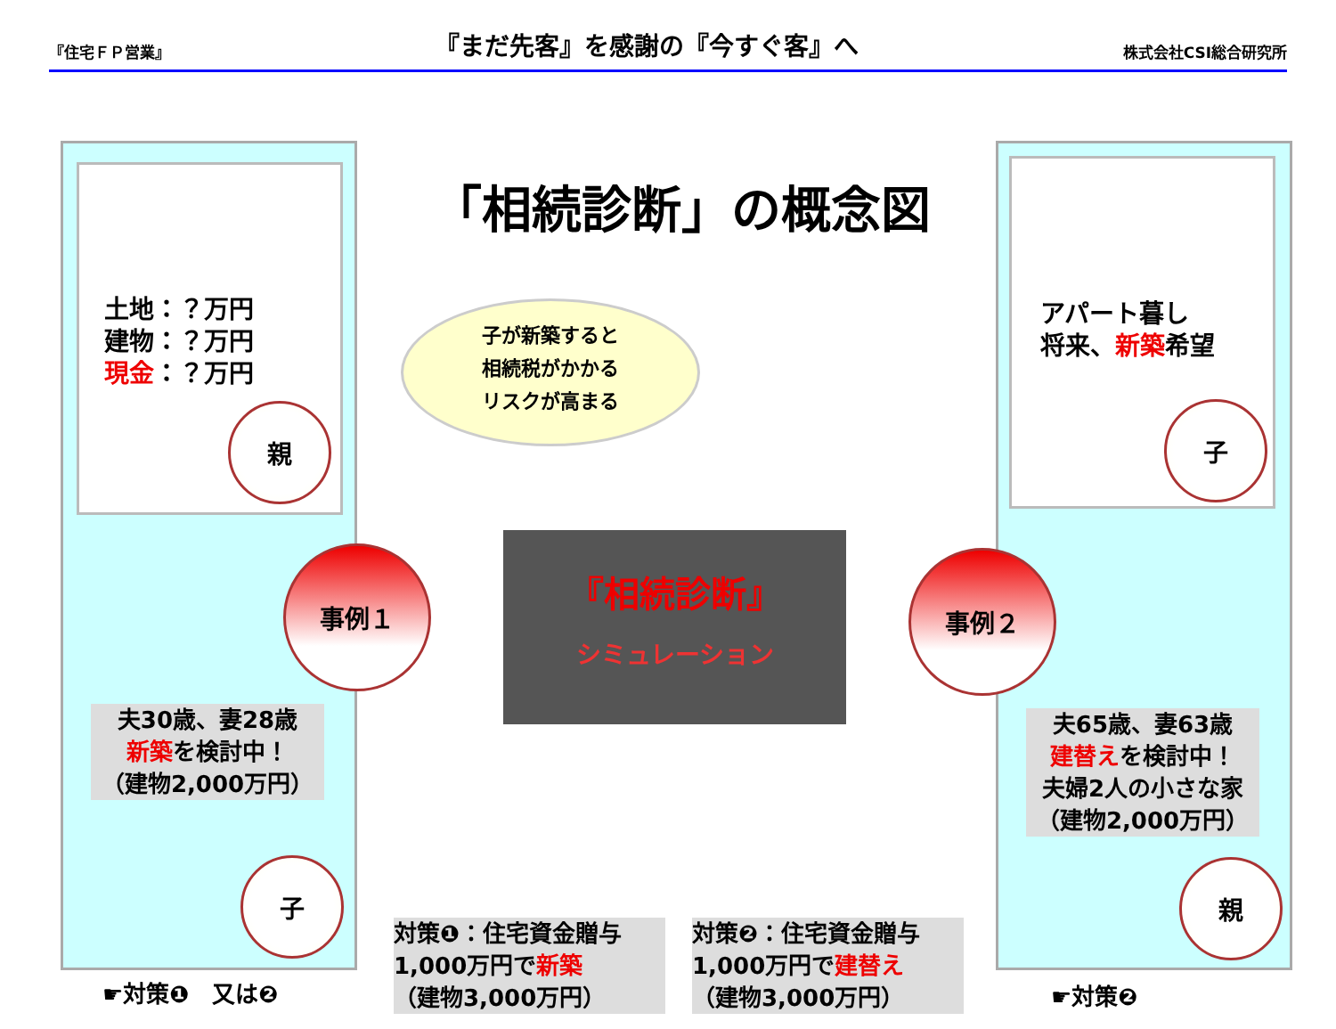『住宅ＦＰ営業』 『まだ先客』を感謝の『今すぐ客』へ 株式会社CSI総合研究所
土地：？万円
建物：？万円
現金：？万円
親
事例１
夫30歳、妻28歳
新築を検討中！
（建物2,000万円）
子
☛対策❶　又は❷
「相続診断」の概念図
子が新築すると
相続税がかかる
リスクが高まる
『相続診断』
シミュレーション
対策❶：住宅資金贈与
1,000万円で新築
（建物3,000万円）
対策❷：住宅資金贈与
1,000万円で建替え
（建物3,000万円）
アパート暮し
将来、新築希望
子
事例２
夫65歳、妻63歳
建替えを検討中！
夫婦2人の小さな家
（建物2,000万円）
親
☛対策❷